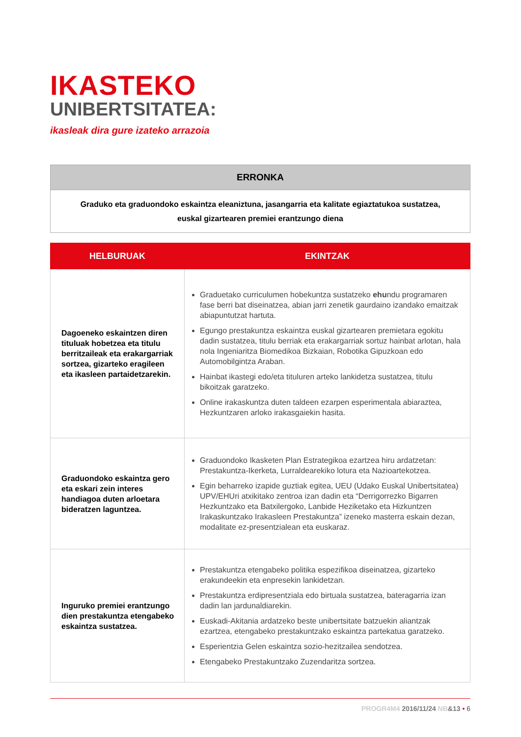IKASTEKO
UNIBERTSITATEA:
ikasleak dira gure izateko arrazoia
| ERRONKA |
| --- |
| Graduko eta graduondoko eskaintza eleaniztuna, jasangarria eta kalitate egiaztatukoa sustatzea, euskal gizartearen premiei erantzungo diena |
| HELBURUAK | EKINTZAK |
| --- | --- |
| Dagoeneko eskaintzen diren tituluak hobetzea eta titulu berritzaileak eta erakargarriak sortzea, gizarteko eragileen eta ikasleen partaidetzarekin. | Graduetako curriculumen hobekuntza sustatzeko ehu ndu programaren fase berri bat diseinatzea, abian jarri zenetik gaurdaino izandako emaitzak abiapuntutzat hartuta. Egungo prestakuntza eskaintza euskal gizartearen premietara egokitu dadin sustatzea, titulu berriak eta erakargarriak sortuz hainbat arlotan, hala nola Ingeniaritza Biomedikoa Bizkaian, Robotika Gipuzkoan edo Automobilgintza Araban. Hainbat ikastegi edo/eta tituluren arteko lankidetza sustatzea, titulu bikoitzak garatzeko. Online irakaskuntza duten taldeen ezarpen esperimentala abiaraztea, Hezkuntzaren arloko irakasgaiekin hasita. |
| Graduondoko eskaintza gero eta eskari zein interes handiagoa duten arloetara bideratzen laguntzea. | Graduondoko Ikasketen Plan Estrategikoa ezartzea hiru ardatzetan: Prestakuntza-Ikerketa, Lurraldearekiko lotura eta Nazioartekotzea. Egin beharreko izapide guztiak egitea, UEU (Udako Euskal Unibertsitatea) UPV/EHUri atxikitako zentroa izan dadin eta “Derrigorrezko Bigarren Hezkuntzako eta Batxilergoko, Lanbide Heziketako eta Hizkuntzen Irakaskuntzako Irakasleen Prestakuntza” izeneko masterra eskain dezan, modalitate ez-presentzialean eta euskaraz. |
| Inguruko premiei erantzungo dien prestakuntza etengabeko eskaintza sustatzea. | Prestakuntza etengabeko politika espezifikoa diseinatzea, gizarteko erakundeekin eta enpresekin lankidetzan. Prestakuntza erdipresentziala edo birtuala sustatzea, bateragarria izan dadin lan jardunaldiarekin. Euskadi-Akitania ardatzeko beste unibertsitate batzuekin aliantzak ezartzea, etengabeko prestakuntzako eskaintza partekatua garatzeko. Esperientzia Gelen eskaintza sozio-hezitzailea sendotzea. Etengabeko Prestakuntzako Zuzendaritza sortzea. |
PROGR4M4 2016/11/24 NB&13 • 6